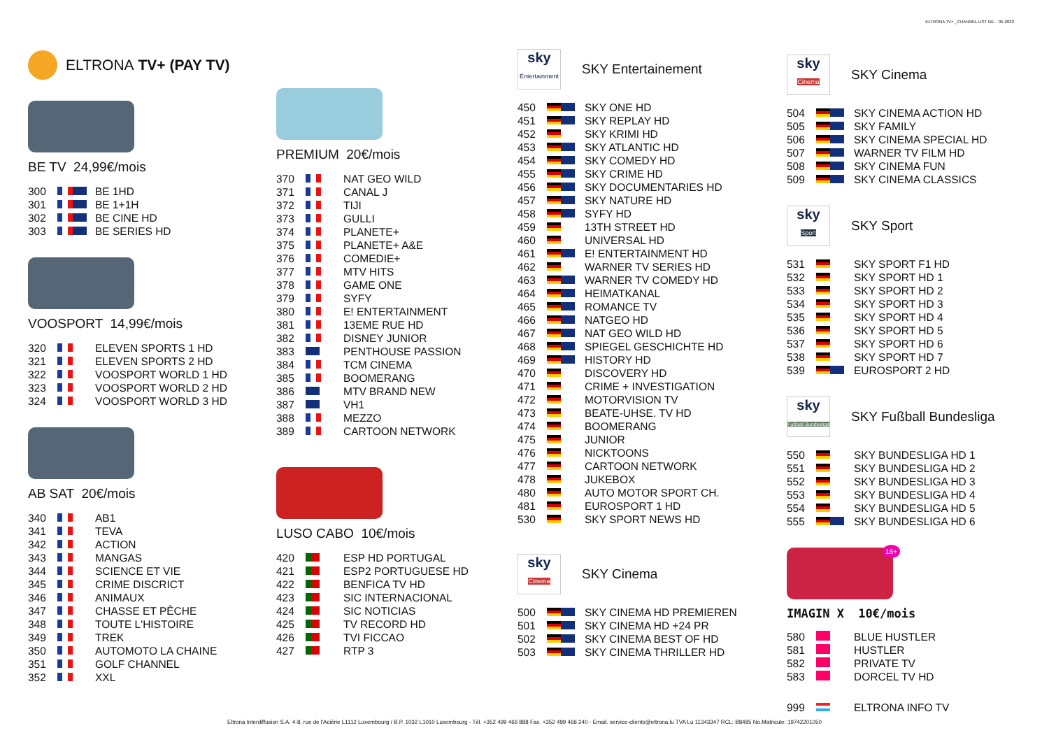ELTRONA TV+ _CHANNEL LIST DE. : 05-2022
ELTRONA TV+ (PAY TV)
BE TV 24,99€/mois
| 300 | | BE 1HD |
| 301 | | BE 1+1H |
| 302 | | BE CINE HD |
| 303 | | BE SERIES HD |
VOOSPORT 14,99€/mois
| 320 | | ELEVEN SPORTS 1 HD |
| 321 | | ELEVEN SPORTS 2 HD |
| 322 | | VOOSPORT WORLD 1 HD |
| 323 | | VOOSPORT WORLD 2 HD |
| 324 | | VOOSPORT WORLD 3 HD |
AB SAT 20€/mois
| 340 | | AB1 |
| 341 | | TEVA |
| 342 | | ACTION |
| 343 | | MANGAS |
| 344 | | SCIENCE ET VIE |
| 345 | | CRIME DISCRICT |
| 346 | | ANIMAUX |
| 347 | | CHASSE ET PÊCHE |
| 348 | | TOUTE L'HISTOIRE |
| 349 | | TREK |
| 350 | | AUTOMOTO LA CHAINE |
| 351 | | GOLF CHANNEL |
| 352 | | XXL |
PREMIUM 20€/mois
| 370 | | NAT GEO WILD |
| 371 | | CANAL J |
| 372 | | TIJI |
| 373 | | GULLI |
| 374 | | PLANETE+ |
| 375 | | PLANETE+ A&E |
| 376 | | COMEDIE+ |
| 377 | | MTV HITS |
| 378 | | GAME ONE |
| 379 | | SYFY |
| 380 | | E! ENTERTAINMENT |
| 381 | | 13EME RUE HD |
| 382 | | DISNEY JUNIOR |
| 383 | | PENTHOUSE PASSION |
| 384 | | TCM CINEMA |
| 385 | | BOOMERANG |
| 386 | | MTV BRAND NEW |
| 387 | | VH1 |
| 388 | | MEZZO |
| 389 | | CARTOON NETWORK |
LUSO CABO 10€/mois
| 420 | | ESP HD PORTUGAL |
| 421 | | ESP2 PORTUGUESE HD |
| 422 | | BENFICA TV HD |
| 423 | | SIC INTERNACIONAL |
| 424 | | SIC NOTICIAS |
| 425 | | TV RECORD HD |
| 426 | | TVI FICCAO |
| 427 | | RTP 3 |
sky
Entertainment
SKY Entertainement
| 450 | | SKY ONE HD |
| 451 | | SKY REPLAY HD |
| 452 | | SKY KRIMI HD |
| 453 | | SKY ATLANTIC HD |
| 454 | | SKY COMEDY HD |
| 455 | | SKY CRIME HD |
| 456 | | SKY DOCUMENTARIES HD |
| 457 | | SKY NATURE HD |
| 458 | | SYFY HD |
| 459 | | 13TH STREET HD |
| 460 | | UNIVERSAL HD |
| 461 | | E! ENTERTAINMENT HD |
| 462 | | WARNER TV SERIES HD |
| 463 | | WARNER TV COMEDY HD |
| 464 | | HEIMATKANAL |
| 465 | | ROMANCE TV |
| 466 | | NATGEO HD |
| 467 | | NAT GEO WILD HD |
| 468 | | SPIEGEL GESCHICHTE HD |
| 469 | | HISTORY HD |
| 470 | | DISCOVERY HD |
| 471 | | CRIME + INVESTIGATION |
| 472 | | MOTORVISION TV |
| 473 | | BEATE-UHSE. TV HD |
| 474 | | BOOMERANG |
| 475 | | JUNIOR |
| 476 | | NICKTOONS |
| 477 | | CARTOON NETWORK |
| 478 | | JUKEBOX |
| 480 | | AUTO MOTOR SPORT CH. |
| 481 | | EUROSPORT 1 HD |
| 530 | | SKY SPORT NEWS HD |
sky
Cinema
SKY Cinema
| 500 | | SKY CINEMA HD PREMIEREN |
| 501 | | SKY CINEMA HD +24 PR |
| 502 | | SKY CINEMA BEST OF HD |
| 503 | | SKY CINEMA THRILLER HD |
sky
Cinema
SKY Cinema
| 504 | | SKY CINEMA ACTION HD |
| 505 | | SKY FAMILY |
| 506 | | SKY CINEMA SPECIAL HD |
| 507 | | WARNER TV FILM HD |
| 508 | | SKY CINEMA FUN |
| 509 | | SKY CINEMA CLASSICS |
sky
Sport
SKY Sport
| 531 | | SKY SPORT F1 HD |
| 532 | | SKY SPORT HD 1 |
| 533 | | SKY SPORT HD 2 |
| 534 | | SKY SPORT HD 3 |
| 535 | | SKY SPORT HD 4 |
| 536 | | SKY SPORT HD 5 |
| 537 | | SKY SPORT HD 6 |
| 538 | | SKY SPORT HD 7 |
| 539 | | EUROSPORT 2 HD |
sky
Fußball Bundesliga
SKY Fußball Bundesliga
| 550 | | SKY BUNDESLIGA HD 1 |
| 551 | | SKY BUNDESLIGA HD 2 |
| 552 | | SKY BUNDESLIGA HD 3 |
| 553 | | SKY BUNDESLIGA HD 4 |
| 554 | | SKY BUNDESLIGA HD 5 |
| 555 | | SKY BUNDESLIGA HD 6 |
18+
IMAGIN X 10€/mois
| 580 | | BLUE HUSTLER |
| 581 | | HUSTLER |
| 582 | | PRIVATE TV |
| 583 | | DORCEL TV HD |
| 999 | | ELTRONA INFO TV |
Eltrona Interdiffusion S.A. 4-8, rue de l'Aciérie L1112 Luxembourg / B.P. 1032 L1010 Luxembourg - Tél. +352 499 466 888 Fax. +352 499 466 240 - Email. service-clients@eltrona.lu TVA Lu 11343347 RCL: B8485 No.Matricule: 19742201050